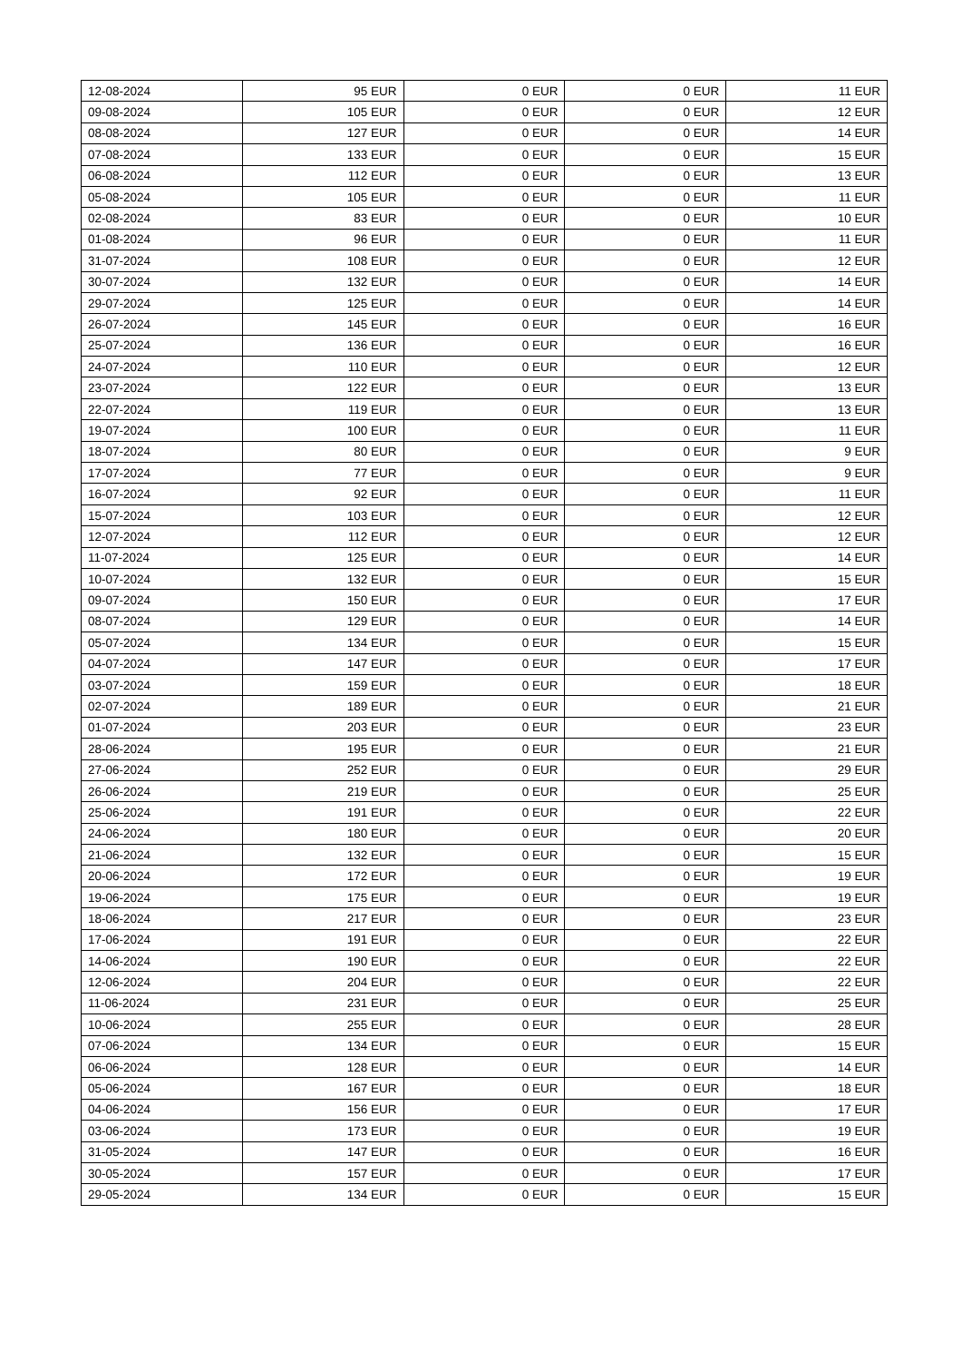| 12-08-2024 | 95 EUR | 0 EUR | 0 EUR | 11 EUR |
| 09-08-2024 | 105 EUR | 0 EUR | 0 EUR | 12 EUR |
| 08-08-2024 | 127 EUR | 0 EUR | 0 EUR | 14 EUR |
| 07-08-2024 | 133 EUR | 0 EUR | 0 EUR | 15 EUR |
| 06-08-2024 | 112 EUR | 0 EUR | 0 EUR | 13 EUR |
| 05-08-2024 | 105 EUR | 0 EUR | 0 EUR | 11 EUR |
| 02-08-2024 | 83 EUR | 0 EUR | 0 EUR | 10 EUR |
| 01-08-2024 | 96 EUR | 0 EUR | 0 EUR | 11 EUR |
| 31-07-2024 | 108 EUR | 0 EUR | 0 EUR | 12 EUR |
| 30-07-2024 | 132 EUR | 0 EUR | 0 EUR | 14 EUR |
| 29-07-2024 | 125 EUR | 0 EUR | 0 EUR | 14 EUR |
| 26-07-2024 | 145 EUR | 0 EUR | 0 EUR | 16 EUR |
| 25-07-2024 | 136 EUR | 0 EUR | 0 EUR | 16 EUR |
| 24-07-2024 | 110 EUR | 0 EUR | 0 EUR | 12 EUR |
| 23-07-2024 | 122 EUR | 0 EUR | 0 EUR | 13 EUR |
| 22-07-2024 | 119 EUR | 0 EUR | 0 EUR | 13 EUR |
| 19-07-2024 | 100 EUR | 0 EUR | 0 EUR | 11 EUR |
| 18-07-2024 | 80 EUR | 0 EUR | 0 EUR | 9 EUR |
| 17-07-2024 | 77 EUR | 0 EUR | 0 EUR | 9 EUR |
| 16-07-2024 | 92 EUR | 0 EUR | 0 EUR | 11 EUR |
| 15-07-2024 | 103 EUR | 0 EUR | 0 EUR | 12 EUR |
| 12-07-2024 | 112 EUR | 0 EUR | 0 EUR | 12 EUR |
| 11-07-2024 | 125 EUR | 0 EUR | 0 EUR | 14 EUR |
| 10-07-2024 | 132 EUR | 0 EUR | 0 EUR | 15 EUR |
| 09-07-2024 | 150 EUR | 0 EUR | 0 EUR | 17 EUR |
| 08-07-2024 | 129 EUR | 0 EUR | 0 EUR | 14 EUR |
| 05-07-2024 | 134 EUR | 0 EUR | 0 EUR | 15 EUR |
| 04-07-2024 | 147 EUR | 0 EUR | 0 EUR | 17 EUR |
| 03-07-2024 | 159 EUR | 0 EUR | 0 EUR | 18 EUR |
| 02-07-2024 | 189 EUR | 0 EUR | 0 EUR | 21 EUR |
| 01-07-2024 | 203 EUR | 0 EUR | 0 EUR | 23 EUR |
| 28-06-2024 | 195 EUR | 0 EUR | 0 EUR | 21 EUR |
| 27-06-2024 | 252 EUR | 0 EUR | 0 EUR | 29 EUR |
| 26-06-2024 | 219 EUR | 0 EUR | 0 EUR | 25 EUR |
| 25-06-2024 | 191 EUR | 0 EUR | 0 EUR | 22 EUR |
| 24-06-2024 | 180 EUR | 0 EUR | 0 EUR | 20 EUR |
| 21-06-2024 | 132 EUR | 0 EUR | 0 EUR | 15 EUR |
| 20-06-2024 | 172 EUR | 0 EUR | 0 EUR | 19 EUR |
| 19-06-2024 | 175 EUR | 0 EUR | 0 EUR | 19 EUR |
| 18-06-2024 | 217 EUR | 0 EUR | 0 EUR | 23 EUR |
| 17-06-2024 | 191 EUR | 0 EUR | 0 EUR | 22 EUR |
| 14-06-2024 | 190 EUR | 0 EUR | 0 EUR | 22 EUR |
| 12-06-2024 | 204 EUR | 0 EUR | 0 EUR | 22 EUR |
| 11-06-2024 | 231 EUR | 0 EUR | 0 EUR | 25 EUR |
| 10-06-2024 | 255 EUR | 0 EUR | 0 EUR | 28 EUR |
| 07-06-2024 | 134 EUR | 0 EUR | 0 EUR | 15 EUR |
| 06-06-2024 | 128 EUR | 0 EUR | 0 EUR | 14 EUR |
| 05-06-2024 | 167 EUR | 0 EUR | 0 EUR | 18 EUR |
| 04-06-2024 | 156 EUR | 0 EUR | 0 EUR | 17 EUR |
| 03-06-2024 | 173 EUR | 0 EUR | 0 EUR | 19 EUR |
| 31-05-2024 | 147 EUR | 0 EUR | 0 EUR | 16 EUR |
| 30-05-2024 | 157 EUR | 0 EUR | 0 EUR | 17 EUR |
| 29-05-2024 | 134 EUR | 0 EUR | 0 EUR | 15 EUR |